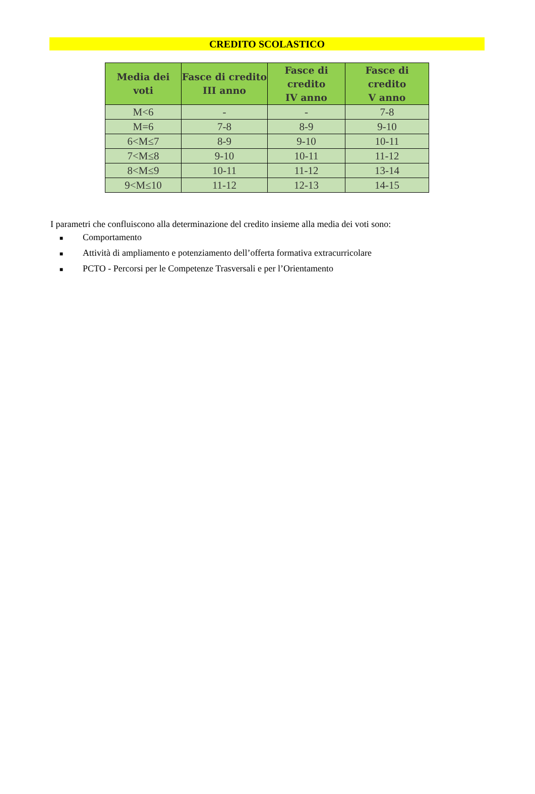CREDITO SCOLASTICO
| Media dei voti | Fasce di credito III anno | Fasce di credito IV anno | Fasce di credito V anno |
| --- | --- | --- | --- |
| M<6 | - | - | 7-8 |
| M=6 | 7-8 | 8-9 | 9-10 |
| 6<M≤7 | 8-9 | 9-10 | 10-11 |
| 7<M≤8 | 9-10 | 10-11 | 11-12 |
| 8<M≤9 | 10-11 | 11-12 | 13-14 |
| 9<M≤10 | 11-12 | 12-13 | 14-15 |
I parametri che confluiscono alla determinazione del credito insieme alla media dei voti sono:
■ Comportamento
■ Attività di ampliamento e potenziamento dell’offerta formativa extracurricolare
■ PCTO - Percorsi per le Competenze Trasversali e per l’Orientamento